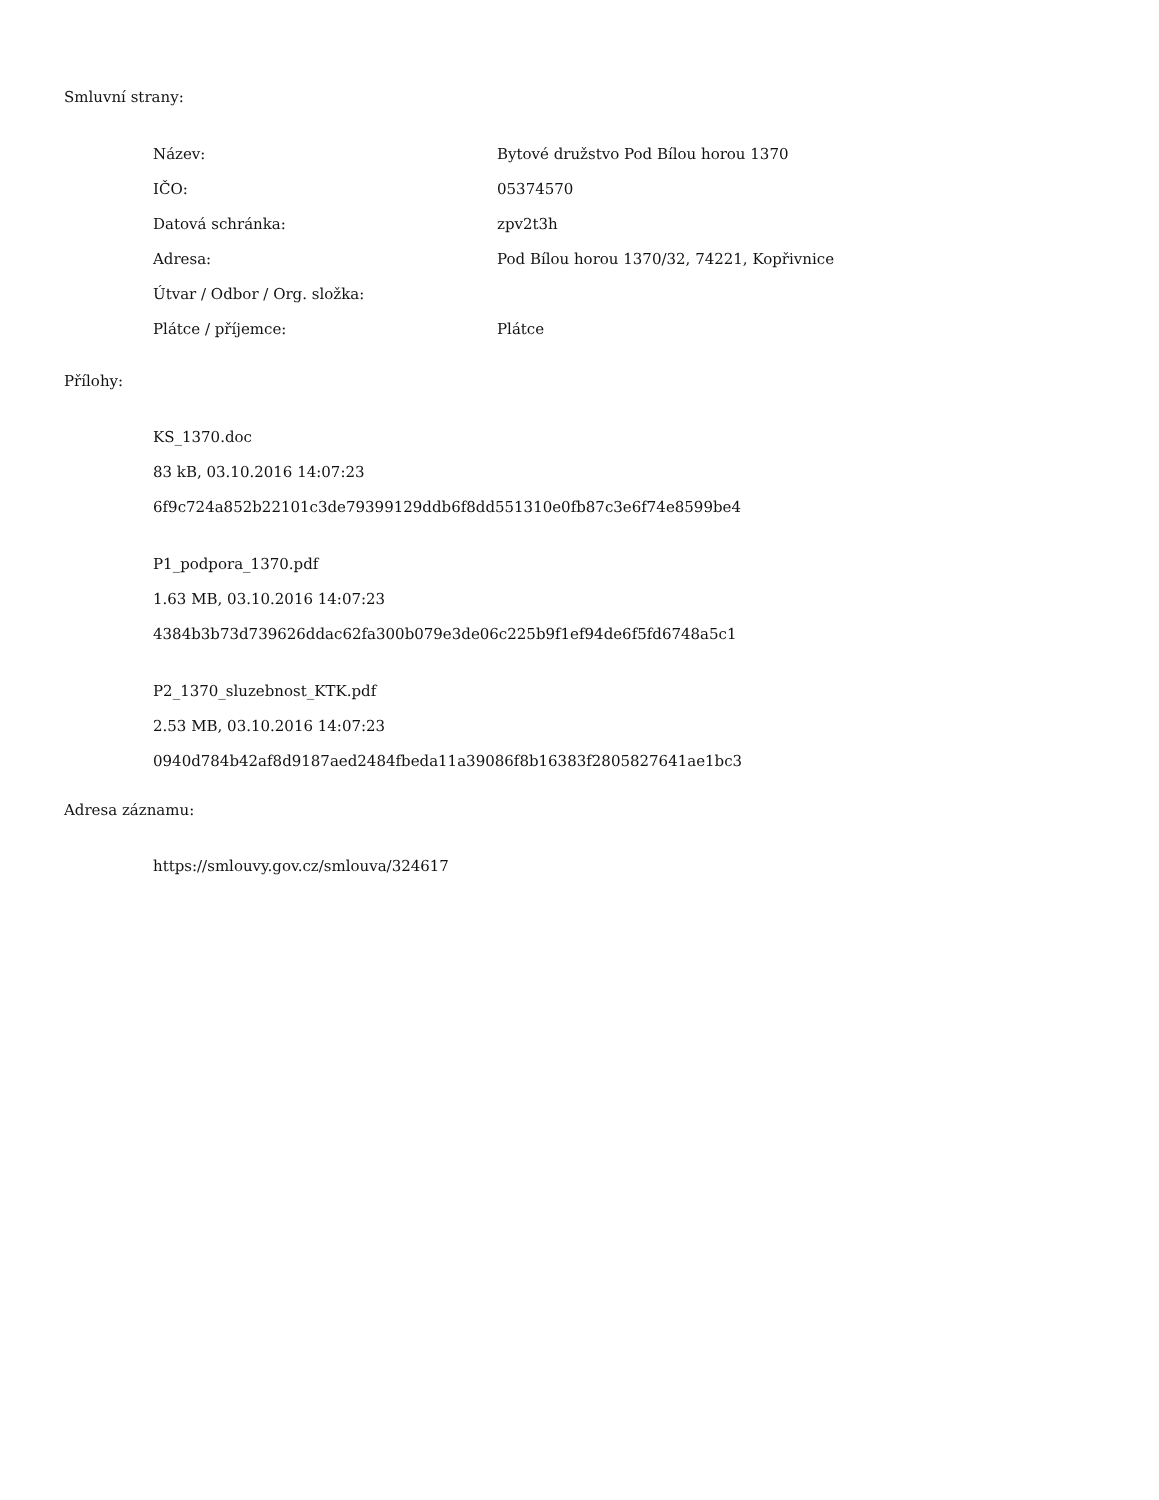Smluvní strany:
| Název: | Bytové družstvo Pod Bílou horou 1370 |
| IČO: | 05374570 |
| Datová schránka: | zpv2t3h |
| Adresa: | Pod Bílou horou 1370/32, 74221, Kopřivnice |
| Útvar / Odbor / Org. složka: | |
| Plátce / příjemce: | Plátce |
Přílohy:
KS_1370.doc
83 kB, 03.10.2016 14:07:23
6f9c724a852b22101c3de79399129ddb6f8dd551310e0fb87c3e6f74e8599be4
P1_podpora_1370.pdf
1.63 MB, 03.10.2016 14:07:23
4384b3b73d739626ddac62fa300b079e3de06c225b9f1ef94de6f5fd6748a5c1
P2_1370_sluzebnost_KTK.pdf
2.53 MB, 03.10.2016 14:07:23
0940d784b42af8d9187aed2484fbeda11a39086f8b16383f2805827641ae1bc3
Adresa záznamu:
https://smlouvy.gov.cz/smlouva/324617